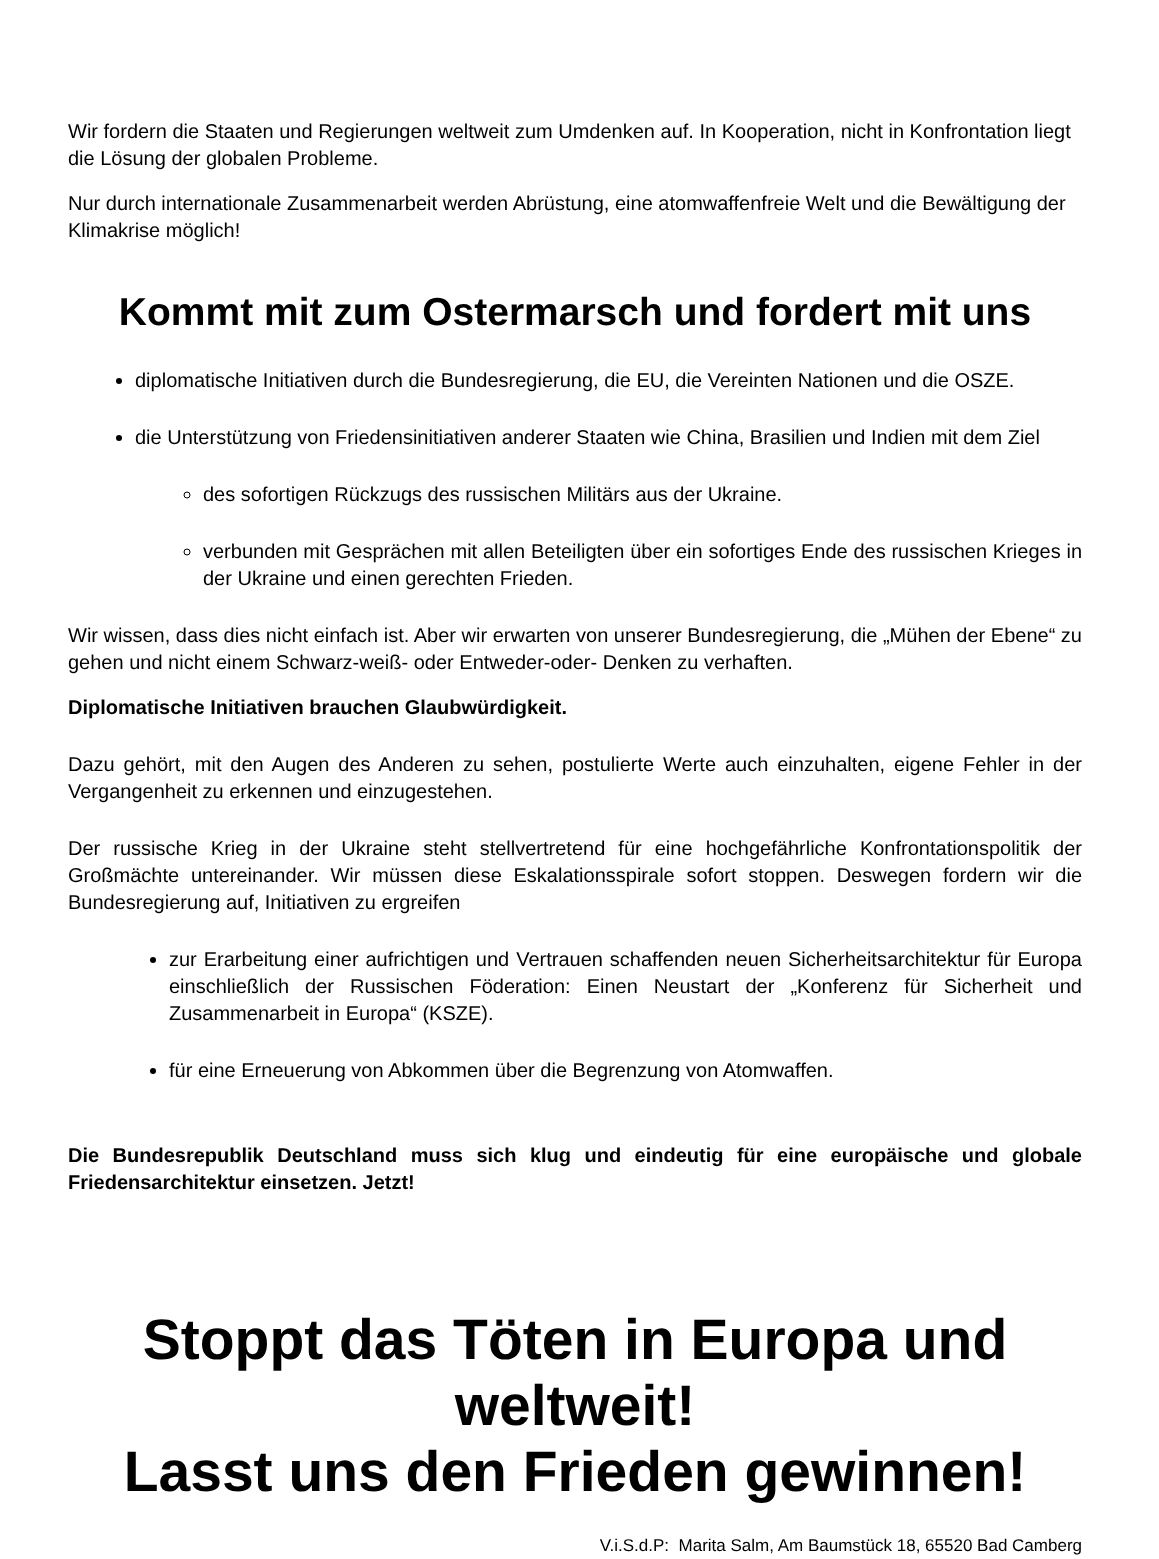Wir fordern die Staaten und Regierungen weltweit zum Umdenken auf. In Kooperation, nicht in Konfrontation liegt die Lösung der globalen Probleme.
Nur durch internationale Zusammenarbeit werden Abrüstung, eine atomwaffenfreie Welt und die Bewältigung der Klimakrise möglich!
Kommt mit zum Ostermarsch und fordert mit uns
diplomatische Initiativen durch die Bundesregierung, die EU, die Vereinten Nationen und die OSZE.
die Unterstützung von Friedensinitiativen anderer Staaten wie China, Brasilien und Indien mit dem Ziel
des sofortigen Rückzugs des russischen Militärs aus der Ukraine.
verbunden mit Gesprächen mit allen Beteiligten über ein sofortiges Ende des russischen Krieges in der Ukraine und einen gerechten Frieden.
Wir wissen, dass dies nicht einfach ist. Aber wir erwarten von unserer Bundesregierung, die „Mühen der Ebene“ zu gehen und nicht einem Schwarz-weiß- oder Entweder-oder- Denken zu verhaften.
Diplomatische Initiativen brauchen Glaubwürdigkeit.
Dazu gehört, mit den Augen des Anderen zu sehen, postulierte Werte auch einzuhalten, eigene Fehler in der Vergangenheit zu erkennen und einzugestehen.
Der russische Krieg in der Ukraine steht stellvertretend für eine hochgefährliche Konfrontationspolitik der Großmächte untereinander. Wir müssen diese Eskalationsspirale sofort stoppen. Deswegen fordern wir die Bundesregierung auf, Initiativen zu ergreifen
zur Erarbeitung einer aufrichtigen und Vertrauen schaffenden neuen Sicherheitsarchitektur für Europa einschließlich der Russischen Föderation: Einen Neustart der „Konferenz für Sicherheit und Zusammenarbeit in Europa“ (KSZE).
für eine Erneuerung von Abkommen über die Begrenzung von Atomwaffen.
Die Bundesrepublik Deutschland muss sich klug und eindeutig für eine europäische und globale Friedensarchitektur einsetzen. Jetzt!
Stoppt das Töten in Europa und weltweit!
Lasst uns den Frieden gewinnen!
V.i.S.d.P: Marita Salm, Am Baumstück 18, 65520 Bad Camberg